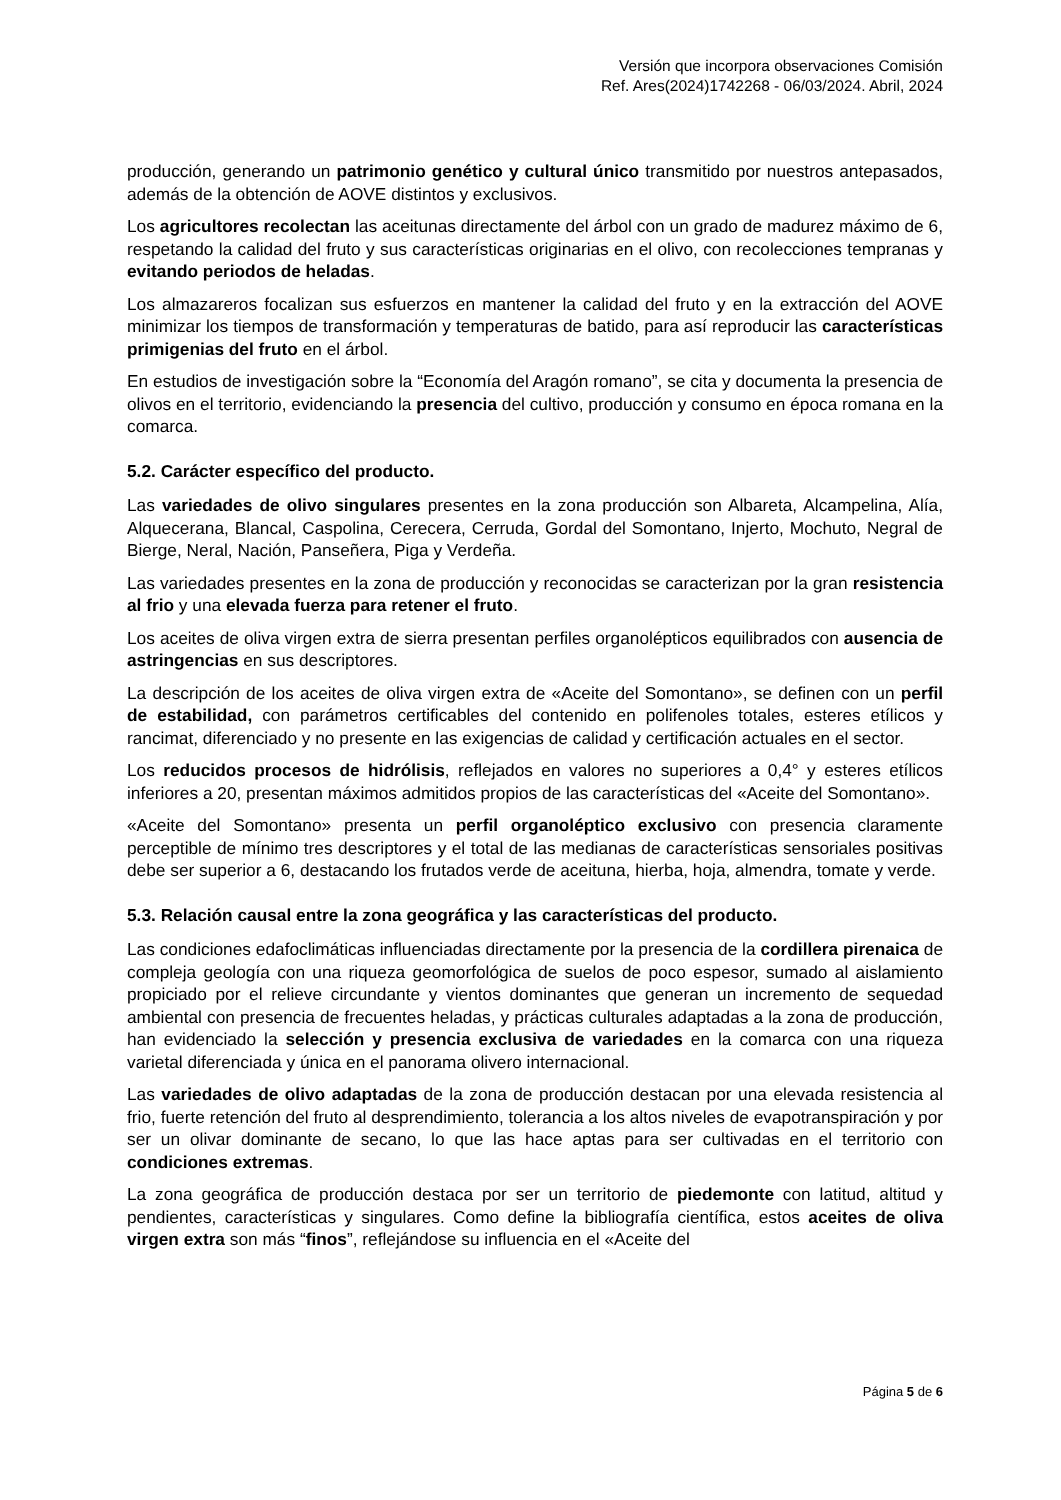Versión que incorpora observaciones Comisión
Ref. Ares(2024)1742268 - 06/03/2024. Abril, 2024
producción, generando un patrimonio genético y cultural único transmitido por nuestros antepasados, además de la obtención de AOVE distintos y exclusivos.
Los agricultores recolectan las aceitunas directamente del árbol con un grado de madurez máximo de 6, respetando la calidad del fruto y sus características originarias en el olivo, con recolecciones tempranas y evitando periodos de heladas.
Los almazareros focalizan sus esfuerzos en mantener la calidad del fruto y en la extracción del AOVE minimizar los tiempos de transformación y temperaturas de batido, para así reproducir las características primigenias del fruto en el árbol.
En estudios de investigación sobre la “Economía del Aragón romano”, se cita y documenta la presencia de olivos en el territorio, evidenciando la presencia del cultivo, producción y consumo en época romana en la comarca.
5.2. Carácter específico del producto.
Las variedades de olivo singulares presentes en la zona producción son Albareta, Alcampelina, Alía, Alquecerana, Blancal, Caspolina, Cerecera, Cerruda, Gordal del Somontano, Injerto, Mochuto, Negral de Bierge, Neral, Nación, Panseñera, Piga y Verdeña.
Las variedades presentes en la zona de producción y reconocidas se caracterizan por la gran resistencia al frio y una elevada fuerza para retener el fruto.
Los aceites de oliva virgen extra de sierra presentan perfiles organolépticos equilibrados con ausencia de astringencias en sus descriptores.
La descripción de los aceites de oliva virgen extra de «Aceite del Somontano», se definen con un perfil de estabilidad, con parámetros certificables del contenido en polifenoles totales, esteres etílicos y rancimat, diferenciado y no presente en las exigencias de calidad y certificación actuales en el sector.
Los reducidos procesos de hidrólisis, reflejados en valores no superiores a 0,4° y esteres etílicos inferiores a 20, presentan máximos admitidos propios de las características del «Aceite del Somontano».
«Aceite del Somontano» presenta un perfil organoléptico exclusivo con presencia claramente perceptible de mínimo tres descriptores y el total de las medianas de características sensoriales positivas debe ser superior a 6, destacando los frutados verde de aceituna, hierba, hoja, almendra, tomate y verde.
5.3. Relación causal entre la zona geográfica y las características del producto.
Las condiciones edafoclimáticas influenciadas directamente por la presencia de la cordillera pirenaica de compleja geología con una riqueza geomorfológica de suelos de poco espesor, sumado al aislamiento propiciado por el relieve circundante y vientos dominantes que generan un incremento de sequedad ambiental con presencia de frecuentes heladas, y prácticas culturales adaptadas a la zona de producción, han evidenciado la selección y presencia exclusiva de variedades en la comarca con una riqueza varietal diferenciada y única en el panorama olivero internacional.
Las variedades de olivo adaptadas de la zona de producción destacan por una elevada resistencia al frio, fuerte retención del fruto al desprendimiento, tolerancia a los altos niveles de evapotranspiración y por ser un olivar dominante de secano, lo que las hace aptas para ser cultivadas en el territorio con condiciones extremas.
La zona geográfica de producción destaca por ser un territorio de piedemonte con latitud, altitud y pendientes, características y singulares. Como define la bibliografía científica, estos aceites de oliva virgen extra son más “finos”, reflejándose su influencia en el «Aceite del
Página 5 de 6